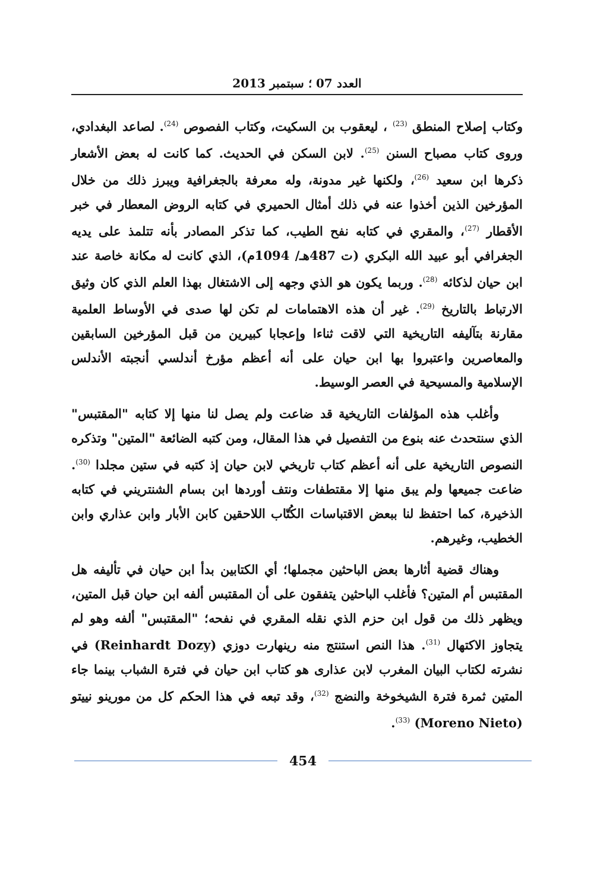العدد 07 ؛ سبتمبر 2013
وكتاب إصلاح المنطق <sup>(23)</sup> ، ليعقوب بن السكيت، وكتاب الفصوص <sup>(24)</sup>. لصاعد البغدادي، وروى كتاب مصباح السنن <sup>(25)</sup>. لابن السكن في الحديث. كما كانت له بعض الأشعار ذكرها ابن سعيد <sup>(26)</sup>، ولكنها غير مدونة، وله معرفة بالجغرافية ويبرز ذلك من خلال المؤرخين الذين أخذوا عنه في ذلك أمثال الحميري في كتابه الروض المعطار في خبر الأقطار <sup>(27)</sup>، والمقري في كتابه نفح الطيب، كما تذكر المصادر بأنه تتلمذ على يديه الجغرافي أبو عبيد الله البكري (ت 487هـ/ 1094م)، الذي كانت له مكانة خاصة عند ابن حيان لذكائه <sup>(28)</sup>. وربما يكون هو الذي وجهه إلى الاشتغال بهذا العلم الذي كان وثيق الارتباط بالتاريخ <sup>(29)</sup>. غير أن هذه الاهتمامات لم تكن لها صدى في الأوساط العلمية مقارنة بتآليفه التاريخية التي لاقت ثناءا وإعجابا كبيرين من قبل المؤرخين السابقين والمعاصرين واعتبروا بها ابن حيان على أنه أعظم مؤرخ أندلسي أنجبته الأندلس الإسلامية والمسيحية في العصر الوسيط.
وأغلب هذه المؤلفات التاريخية قد ضاعت ولم يصل لنا منها إلا كتابه "المقتبس" الذي سنتحدث عنه بنوع من التفصيل في هذا المقال، ومن كتبه الضائعة "المتين" وتذكره النصوص التاريخية على أنه أعظم كتاب تاريخي لابن حيان إذ كتبه في ستين مجلدا <sup>(30)</sup>. ضاعت جميعها ولم يبق منها إلا مقتطفات ونتف أوردها ابن بسام الشنتريني في كتابه الذخيرة، كما احتفظ لنا ببعض الاقتباسات الكُتّاب اللاحقين كابن الأبار وابن عذاري وابن الخطيب، وغيرهم.
وهناك قضية أثارها بعض الباحثين مجملها؛ أي الكتابين بدأ ابن حيان في تأليفه هل المقتبس أم المتين؟ فأغلب الباحثين يتفقون على أن المقتبس ألفه ابن حيان قبل المتين، ويظهر ذلك من قول ابن حزم الذي نقله المقري في نفحه؛ "المقتبس" ألفه وهو لم يتجاوز الاكتهال <sup>(31)</sup>. هذا النص استنتج منه رينهارت دوزي (Reinhardt Dozy) في نشرته لكتاب البيان المغرب لابن عذارى هو كتاب ابن حيان في فترة الشباب بينما جاء المتين ثمرة فترة الشيخوخة والنضج <sup>(32)</sup>، وقد تبعه في هذا الحكم كل من مورينو نييتو (Moreno Nieto) <sup>(33)</sup>.
454